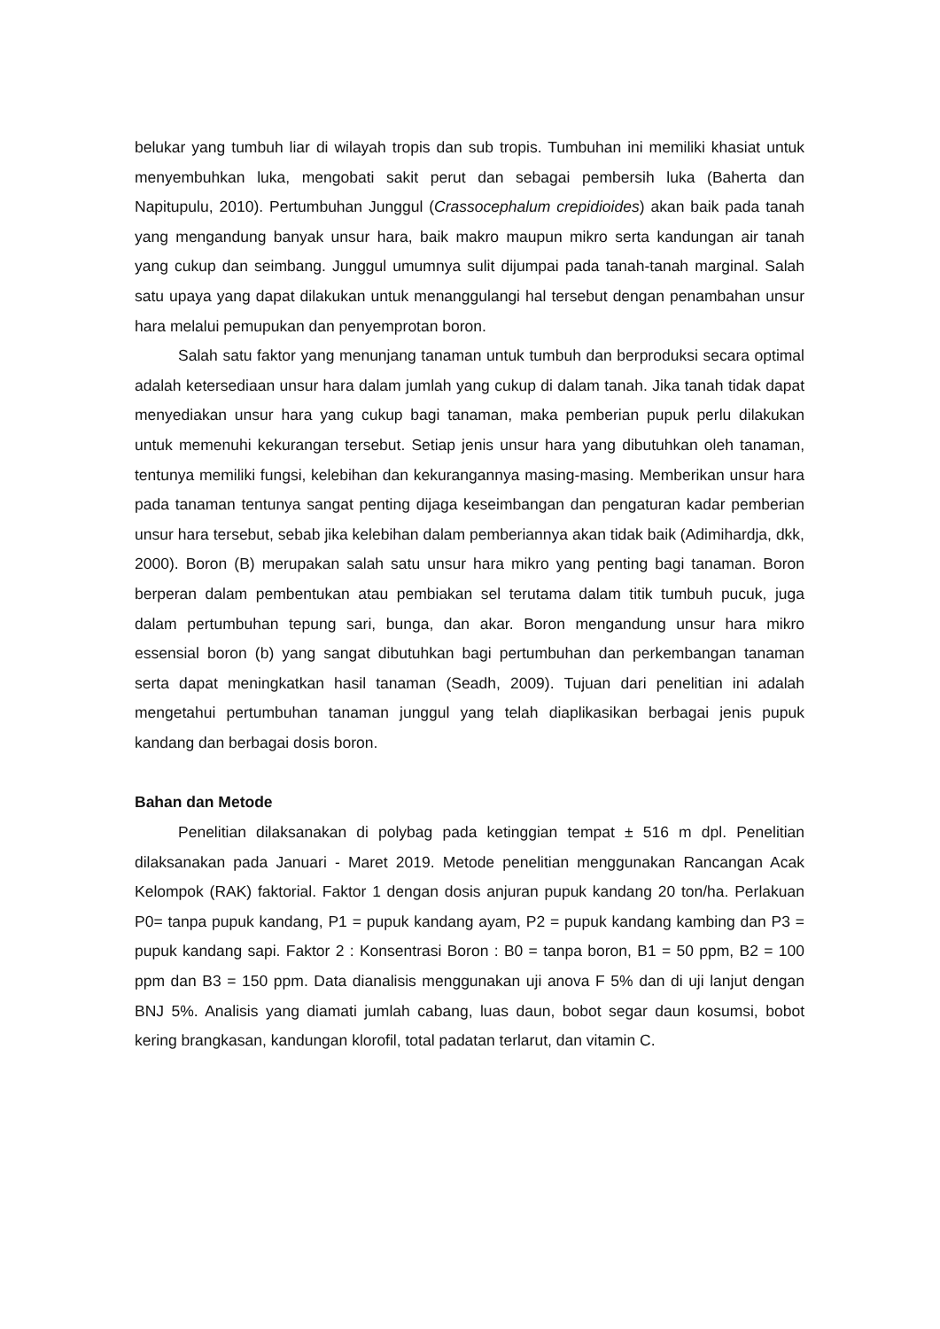belukar yang tumbuh liar di wilayah tropis dan sub tropis. Tumbuhan ini memiliki khasiat untuk menyembuhkan luka, mengobati sakit perut dan sebagai pembersih luka (Baherta dan Napitupulu, 2010). Pertumbuhan Junggul (Crassocephalum crepidioides) akan baik pada tanah yang mengandung banyak unsur hara, baik makro maupun mikro serta kandungan air tanah yang cukup dan seimbang. Junggul umumnya sulit dijumpai pada tanah-tanah marginal. Salah satu upaya yang dapat dilakukan untuk menanggulangi hal tersebut dengan penambahan unsur hara melalui pemupukan dan penyemprotan boron.
Salah satu faktor yang menunjang tanaman untuk tumbuh dan berproduksi secara optimal adalah ketersediaan unsur hara dalam jumlah yang cukup di dalam tanah. Jika tanah tidak dapat menyediakan unsur hara yang cukup bagi tanaman, maka pemberian pupuk perlu dilakukan untuk memenuhi kekurangan tersebut. Setiap jenis unsur hara yang dibutuhkan oleh tanaman, tentunya memiliki fungsi, kelebihan dan kekurangannya masing-masing. Memberikan unsur hara pada tanaman tentunya sangat penting dijaga keseimbangan dan pengaturan kadar pemberian unsur hara tersebut, sebab jika kelebihan dalam pemberiannya akan tidak baik (Adimihardja, dkk, 2000). Boron (B) merupakan salah satu unsur hara mikro yang penting bagi tanaman. Boron berperan dalam pembentukan atau pembiakan sel terutama dalam titik tumbuh pucuk, juga dalam pertumbuhan tepung sari, bunga, dan akar. Boron mengandung unsur hara mikro essensial boron (b) yang sangat dibutuhkan bagi pertumbuhan dan perkembangan tanaman serta dapat meningkatkan hasil tanaman (Seadh, 2009). Tujuan dari penelitian ini adalah mengetahui pertumbuhan tanaman junggul yang telah diaplikasikan berbagai jenis pupuk kandang dan berbagai dosis boron.
Bahan dan Metode
Penelitian dilaksanakan di polybag pada ketinggian tempat ± 516 m dpl. Penelitian dilaksanakan pada Januari - Maret 2019. Metode penelitian menggunakan Rancangan Acak Kelompok (RAK) faktorial. Faktor 1 dengan dosis anjuran pupuk kandang 20 ton/ha. Perlakuan P0= tanpa pupuk kandang, P1 = pupuk kandang ayam, P2 = pupuk kandang kambing dan P3 = pupuk kandang sapi. Faktor 2 : Konsentrasi Boron : B0 = tanpa boron, B1 = 50 ppm, B2 = 100 ppm dan B3 = 150 ppm. Data dianalisis menggunakan uji anova F 5% dan di uji lanjut dengan BNJ 5%. Analisis yang diamati jumlah cabang, luas daun, bobot segar daun kosumsi, bobot kering brangkasan, kandungan klorofil, total padatan terlarut, dan vitamin C.